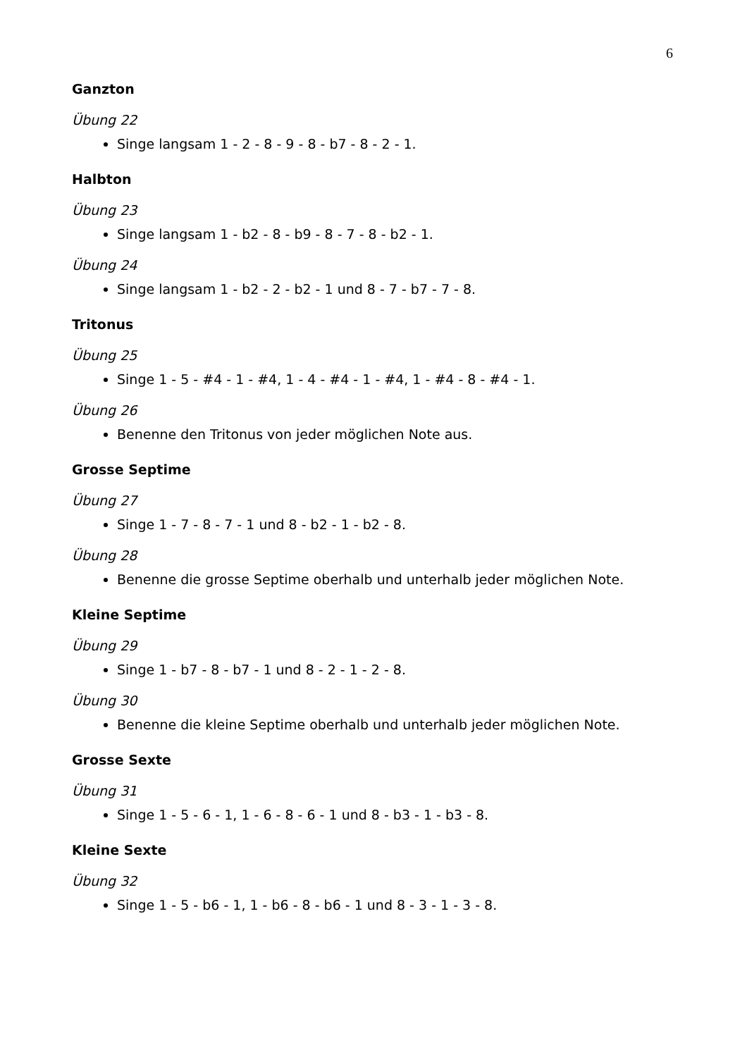6
Ganzton
Übung 22
Singe langsam 1 - 2 - 8 - 9 - 8 - b7 - 8 - 2 - 1.
Halbton
Übung 23
Singe langsam 1 - b2 - 8 - b9 - 8 - 7 - 8 - b2 - 1.
Übung 24
Singe langsam 1 - b2 - 2 - b2 - 1 und 8 - 7 - b7 - 7 - 8.
Tritonus
Übung 25
Singe 1 - 5 - #4 - 1 - #4, 1 - 4 - #4 - 1 - #4, 1 - #4 - 8 - #4 - 1.
Übung 26
Benenne den Tritonus von jeder möglichen Note aus.
Grosse Septime
Übung 27
Singe 1 - 7 - 8 - 7 - 1 und 8 - b2 - 1 - b2 - 8.
Übung 28
Benenne die grosse Septime oberhalb und unterhalb jeder möglichen Note.
Kleine Septime
Übung 29
Singe 1 - b7 - 8 - b7 - 1 und 8 - 2 - 1 - 2 - 8.
Übung 30
Benenne die kleine Septime oberhalb und unterhalb jeder möglichen Note.
Grosse Sexte
Übung 31
Singe 1 - 5 - 6 - 1, 1 - 6 - 8 - 6 - 1 und 8 - b3 - 1 - b3 - 8.
Kleine Sexte
Übung 32
Singe 1 - 5 - b6 - 1, 1 - b6 - 8 - b6 - 1 und 8 - 3 - 1 - 3 - 8.